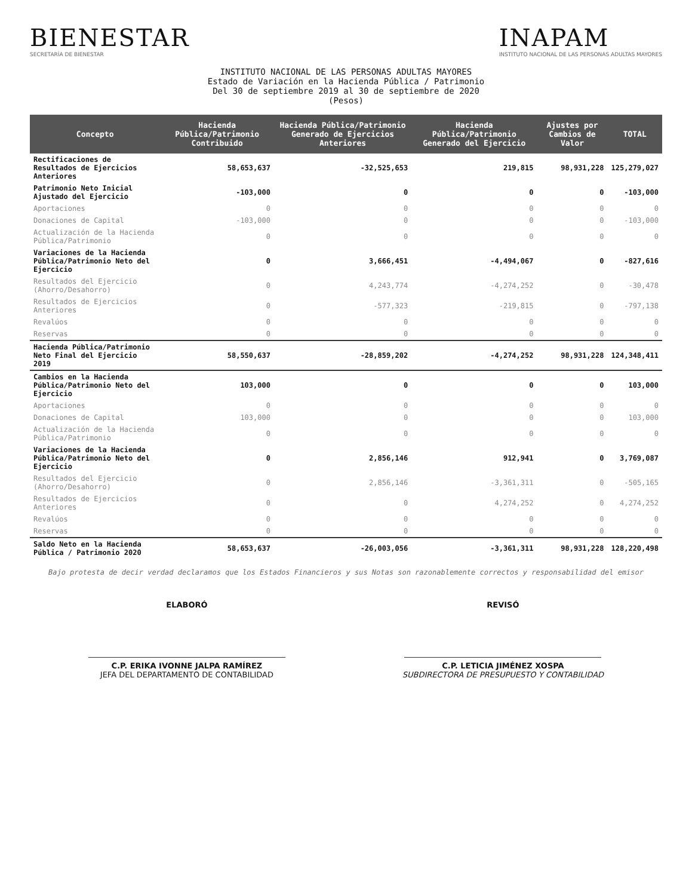BIENESTAR
SECRETARÍA DE BIENESTAR
INAPAM
INSTITUTO NACIONAL DE LAS PERSONAS ADULTAS MAYORES
INSTITUTO NACIONAL DE LAS PERSONAS ADULTAS MAYORES
Estado de Variación en la Hacienda Pública / Patrimonio
Del 30 de septiembre 2019 al 30 de septiembre de 2020
(Pesos)
| Concepto | Hacienda Pública/Patrimonio Contribuido | Hacienda Pública/Patrimonio Generado de Ejercicios Anteriores | Hacienda Pública/Patrimonio Generado del Ejercicio | Ajustes por Cambios de Valor | TOTAL |
| --- | --- | --- | --- | --- | --- |
| Rectificaciones de Resultados de Ejercicios Anteriores | 58,653,637 | -32,525,653 | 219,815 | 98,931,228 | 125,279,027 |
| Patrimonio Neto Inicial Ajustado del Ejercicio | -103,000 | 0 | 0 | 0 | -103,000 |
| Aportaciones | 0 | 0 | 0 | 0 | 0 |
| Donaciones de Capital | -103,000 | 0 | 0 | 0 | -103,000 |
| Actualización de la Hacienda Pública/Patrimonio | 0 | 0 | 0 | 0 | 0 |
| Variaciones de la Hacienda Pública/Patrimonio Neto del Ejercicio | 0 | 3,666,451 | -4,494,067 | 0 | -827,616 |
| Resultados del Ejercicio (Ahorro/Desahorro) | 0 | 4,243,774 | -4,274,252 | 0 | -30,478 |
| Resultados de Ejercicios Anteriores | 0 | -577,323 | -219,815 | 0 | -797,138 |
| Revalúos | 0 | 0 | 0 | 0 | 0 |
| Reservas | 0 | 0 | 0 | 0 | 0 |
| Hacienda Pública/Patrimonio Neto Final del Ejercicio 2019 | 58,550,637 | -28,859,202 | -4,274,252 | 98,931,228 | 124,348,411 |
| Cambios en la Hacienda Pública/Patrimonio Neto del Ejercicio | 103,000 | 0 | 0 | 0 | 103,000 |
| Aportaciones | 0 | 0 | 0 | 0 | 0 |
| Donaciones de Capital | 103,000 | 0 | 0 | 0 | 103,000 |
| Actualización de la Hacienda Pública/Patrimonio | 0 | 0 | 0 | 0 | 0 |
| Variaciones de la Hacienda Pública/Patrimonio Neto del Ejercicio | 0 | 2,856,146 | 912,941 | 0 | 3,769,087 |
| Resultados del Ejercicio (Ahorro/Desahorro) | 0 | 2,856,146 | -3,361,311 | 0 | -505,165 |
| Resultados de Ejercicios Anteriores | 0 | 0 | 4,274,252 | 0 | 4,274,252 |
| Revalúos | 0 | 0 | 0 | 0 | 0 |
| Reservas | 0 | 0 | 0 | 0 | 0 |
| Saldo Neto en la Hacienda Pública / Patrimonio 2020 | 58,653,637 | -26,003,056 | -3,361,311 | 98,931,228 | 128,220,498 |
Bajo protesta de decir verdad declaramos que los Estados Financieros y sus Notas son razonablemente correctos y responsabilidad del emisor
ELABORÓ
C.P. ERIKA IVONNE JALPA RAMÍREZ
JEFA DEL DEPARTAMENTO DE CONTABILIDAD
REVISÓ
C.P. LETICIA JIMÉNEZ XOSPA
SUBDIRECTORA DE PRESUPUESTO Y CONTABILIDAD